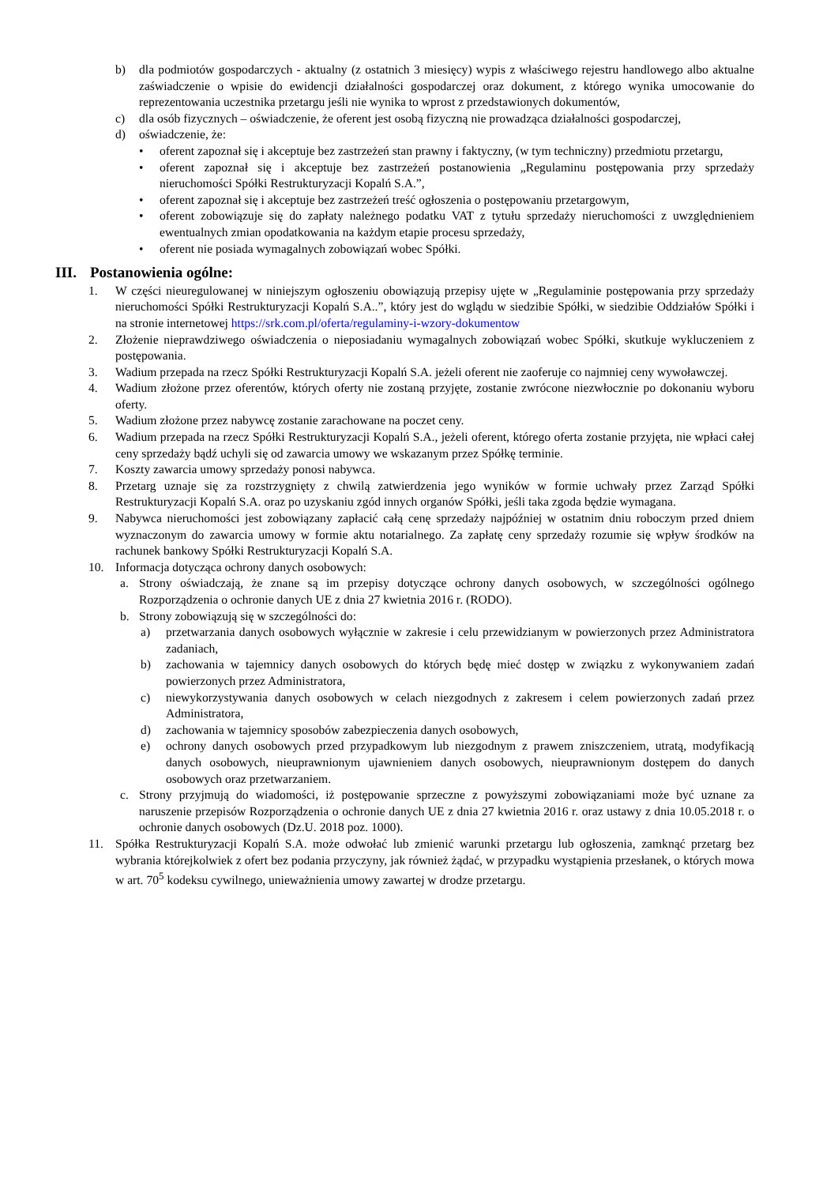b) dla podmiotów gospodarczych - aktualny (z ostatnich 3 miesięcy) wypis z właściwego rejestru handlowego albo aktualne zaświadczenie o wpisie do ewidencji działalności gospodarczej oraz dokument, z którego wynika umocowanie do reprezentowania uczestnika przetargu jeśli nie wynika to wprost z przedstawionych dokumentów,
c) dla osób fizycznych – oświadczenie, że oferent jest osobą fizyczną nie prowadząca działalności gospodarczej,
d) oświadczenie, że:
• oferent zapoznał się i akceptuje bez zastrzeżeń stan prawny i faktyczny, (w tym techniczny) przedmiotu przetargu,
• oferent zapoznał się i akceptuje bez zastrzeżeń postanowienia „Regulaminu postępowania przy sprzedaży nieruchomości Spółki Restrukturyzacji Kopalń S.A.”,
• oferent zapoznał się i akceptuje bez zastrzeżeń treść ogłoszenia o postępowaniu przetargowym,
• oferent zobowiązuje się do zapłaty należnego podatku VAT z tytułu sprzedaży nieruchomości z uwzględnieniem ewentualnych zmian opodatkowania na każdym etapie procesu sprzedaży,
• oferent nie posiada wymagalnych zobowiązań wobec Spółki.
III. Postanowienia ogólne:
1. W części nieuregulowanej w niniejszym ogłoszeniu obowiązują przepisy ujęte w „Regulaminie postępowania przy sprzedaży nieruchomości Spółki Restrukturyzacji Kopalń S.A..”, który jest do wglądu w siedzibie Spółki, w siedzibie Oddziałów Spółki i na stronie internetowej https://srk.com.pl/oferta/regulaminy-i-wzory-dokumentow
2. Złożenie nieprawdziwego oświadczenia o nieposiadaniu wymagalnych zobowiązań wobec Spółki, skutkuje wykluczeniem z postępowania.
3. Wadium przepada na rzecz Spółki Restrukturyzacji Kopalń S.A. jeżeli oferent nie zaoferuje co najmniej ceny wywoławczej.
4. Wadium złożone przez oferentów, których oferty nie zostaną przyjęte, zostanie zwrócone niezwłocznie po dokonaniu wyboru oferty.
5. Wadium złożone przez nabywcę zostanie zarachowane na poczet ceny.
6. Wadium przepada na rzecz Spółki Restrukturyzacji Kopalń S.A., jeżeli oferent, którego oferta zostanie przyjęta, nie wpłaci całej ceny sprzedaży bądź uchyli się od zawarcia umowy we wskazanym przez Spółkę terminie.
7. Koszty zawarcia umowy sprzedaży ponosi nabywca.
8. Przetarg uznaje się za rozstrzygnięty z chwilą zatwierdzenia jego wyników w formie uchwały przez Zarząd Spółki Restrukturyzacji Kopalń S.A. oraz po uzyskaniu zgód innych organów Spółki, jeśli taka zgoda będzie wymagana.
9. Nabywca nieruchomości jest zobowiązany zapłacić całą cenę sprzedaży najpóźniej w ostatnim dniu roboczym przed dniem wyznaczonym do zawarcia umowy w formie aktu notarialnego. Za zapłatę ceny sprzedaży rozumie się wpływ środków na rachunek bankowy Spółki Restrukturyzacji Kopalń S.A.
10. Informacja dotycząca ochrony danych osobowych:
a. Strony oświadczają, że znane są im przepisy dotyczące ochrony danych osobowych, w szczególności ogólnego Rozporządzenia o ochronie danych UE z dnia 27 kwietnia 2016 r. (RODO).
b. Strony zobowiązują się w szczególności do:
a) przetwarzania danych osobowych wyłącznie w zakresie i celu przewidzianym w powierzonych przez Administratora zadaniach,
b) zachowania w tajemnicy danych osobowych do których będę mieć dostęp w związku z wykonywaniem zadań powierzonych przez Administratora,
c) niewykorzystywania danych osobowych w celach niezgodnych z zakresem i celem powierzonych zadań przez Administratora,
d) zachowania w tajemnicy sposobów zabezpieczenia danych osobowych,
e) ochrony danych osobowych przed przypadkowym lub niezgodnym z prawem zniszczeniem, utratą, modyfikacją danych osobowych, nieuprawnionym ujawnieniem danych osobowych, nieuprawnionym dostępem do danych osobowych oraz przetwarzaniem.
c. Strony przyjmują do wiadomości, iż postępowanie sprzeczne z powyższymi zobowiązaniami może być uznane za naruszenie przepisów Rozporządzenia o ochronie danych UE z dnia 27 kwietnia 2016 r. oraz ustawy z dnia 10.05.2018 r. o ochronie danych osobowych (Dz.U. 2018 poz. 1000).
11. Spółka Restrukturyzacji Kopalń S.A. może odwołać lub zmienić warunki przetargu lub ogłoszenia, zamknąć przetarg bez wybrania którejkolwiek z ofert bez podania przyczyny, jak również żądać, w przypadku wystąpienia przesłanek, o których mowa w art. 70<sup>5</sup> kodeksu cywilnego, unieważnienia umowy zawartej w drodze przetargu.